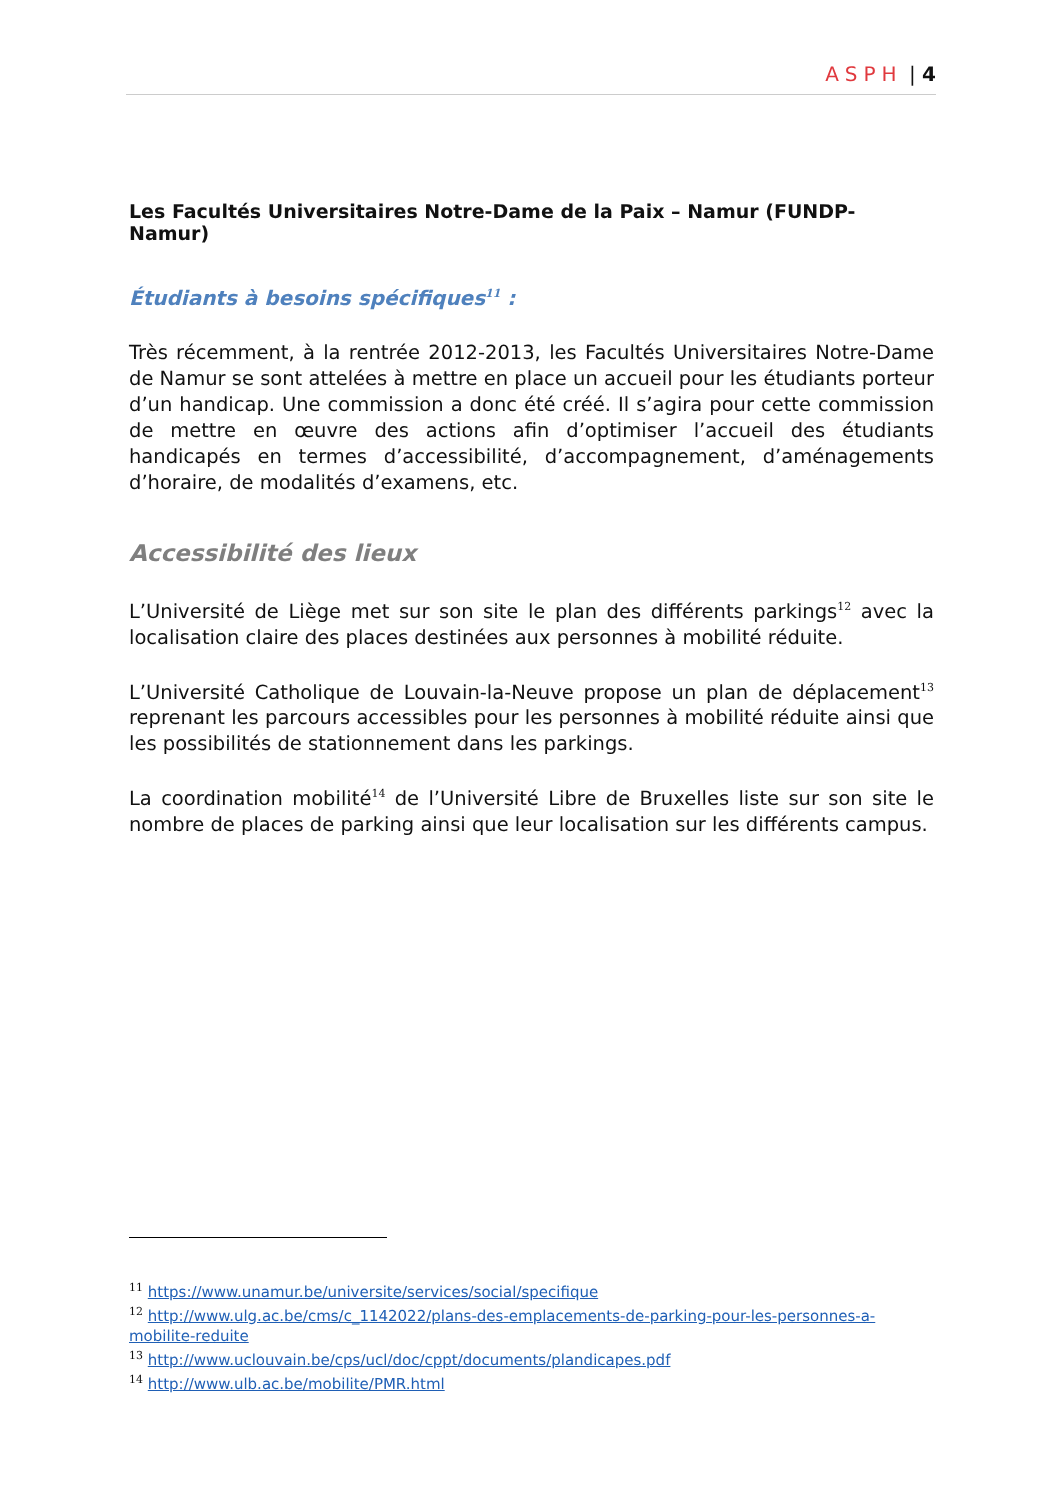ASPH | 4
Les Facultés Universitaires Notre-Dame de la Paix – Namur (FUNDP-Namur)
Étudiants à besoins spécifiques<sup>11</sup> :
Très récemment, à la rentrée 2012-2013, les Facultés Universitaires Notre-Dame de Namur se sont attelées à mettre en place un accueil pour les étudiants porteur d’un handicap. Une commission a donc été créé. Il s’agira pour cette commission de mettre en œuvre des actions afin d’optimiser l’accueil des étudiants handicapés en termes d’accessibilité, d’accompagnement, d’aménagements d’horaire, de modalités d’examens, etc.
Accessibilité des lieux
L’Université de Liège met sur son site le plan des différents parkings<sup>12</sup> avec la localisation claire des places destinées aux personnes à mobilité réduite.
L’Université Catholique de Louvain-la-Neuve propose un plan de déplacement<sup>13</sup> reprenant les parcours accessibles pour les personnes à mobilité réduite ainsi que les possibilités de stationnement dans les parkings.
La coordination mobilité<sup>14</sup> de l’Université Libre de Bruxelles liste sur son site le nombre de places de parking ainsi que leur localisation sur les différents campus.
<sup>11</sup> https://www.unamur.be/universite/services/social/specifique
<sup>12</sup> http://www.ulg.ac.be/cms/c_1142022/plans-des-emplacements-de-parking-pour-les-personnes-a-mobilite-reduite
<sup>13</sup> http://www.uclouvain.be/cps/ucl/doc/cppt/documents/plandicapes.pdf
<sup>14</sup> http://www.ulb.ac.be/mobilite/PMR.html